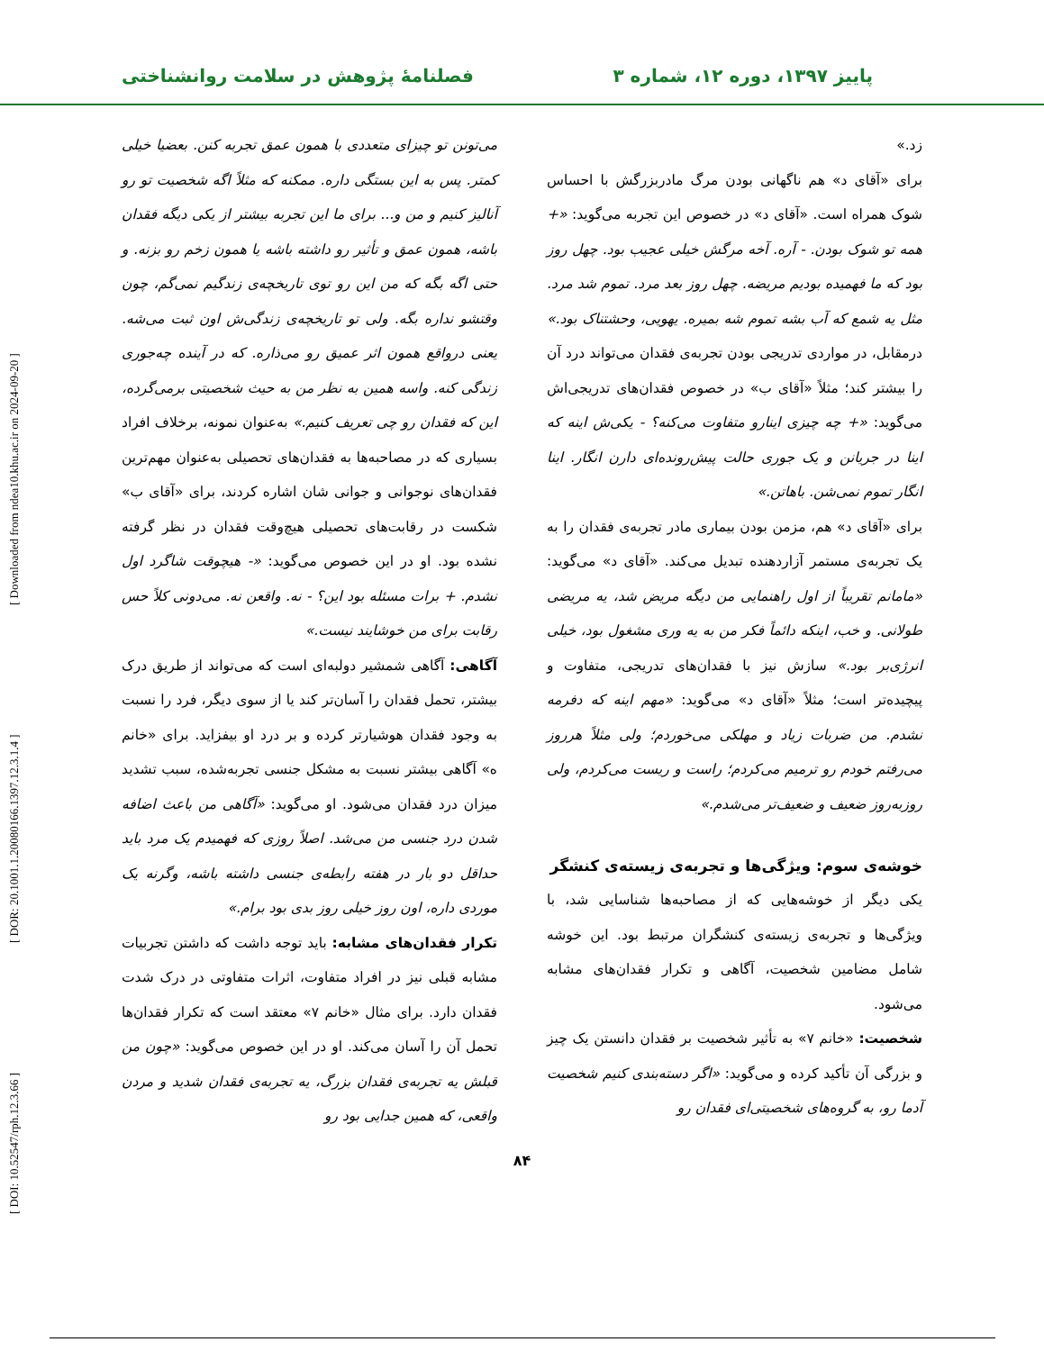[ DOI: 10.52547/rph.12.3.66 ] [ DOR: 20.1001.1.20080166.1397.12.3.1.4 ] [ Downloaded from ndea10.khu.ac.ir on 2024-09-20 ]
پاییز ۱۳۹۷، دوره ۱۲، شماره ۳ فصلنامهٔ پژوهش در سلامت روانشناختی
زد.»
برای «آقای د» هم ناگهانی بودن مرگ مادربزرگش با احساس شوک همراه است. «آقای د» در خصوص این تجربه می‌گوید: «+ همه تو شوک بودن. - آره. آخه مرگش خیلی عجیب بود. چهل روز بود که ما فهمیده بودیم مریضه. چهل روز بعد مرد. تموم شد مرد. مثل یه شمع که آب بشه تموم شه بمیره. یهویی، وحشتناک بود.» درمقابل، در مواردی تدریجی بودن تجربه‌ی فقدان می‌تواند درد آن را بیشتر کند؛ مثلاً «آقای ب» در خصوص فقدان‌های تدریجی‌اش می‌گوید: «+ چه چیزی اینارو متفاوت می‌کنه؟ - یکی‌ش اینه که اینا در جریانن و یک جوری حالت پیش‌رونده‌ای دارن انگار. اینا انگار تموم نمی‌شن. باهاتن.»
برای «آقای د» هم، مزمن بودن بیماری مادر تجربه‌ی فقدان را به یک تجربه‌ی مستمر آزاردهنده تبدیل می‌کند. «آقای د» می‌گوید: «مامانم تقریباً از اول راهنمایی من دیگه مریض شد، یه مریضی طولانی. و خب، اینکه دائماً فکر من به یه وری مشغول بود، خیلی انرژی‌بر بود.» سازش نیز با فقدان‌های تدریجی، متفاوت و پیچیده‌تر است؛ مثلاً «آقای د» می‌گوید: «مهم اینه که دفرمه نشدم. من ضربات زیاد و مهلکی می‌خوردم؛ ولی مثلاً هرروز می‌رفتم خودم رو ترمیم می‌کردم؛ راست و ریست می‌کردم، ولی روزبه‌روز ضعیف و ضعیف‌تر می‌شدم.»
خوشه‌ی سوم: ویژگی‌ها و تجربه‌ی زیسته‌ی کنشگر
یکی دیگر از خوشه‌هایی که از مصاحبه‌ها شناسایی شد، با ویژگی‌ها و تجربه‌ی زیسته‌ی کنشگران مرتبط بود. این خوشه شامل مضامین شخصیت، آگاهی و تکرار فقدان‌های مشابه می‌شود.
شخصیت: «خانم ۷» به تأثیر شخصیت بر فقدان دانستن یک چیز و بزرگی آن تأکید کرده و می‌گوید: «اگر دسته‌بندی کنیم شخصیت آدما رو، به گروه‌های شخصیتی‌ای فقدان رو
می‌تونن تو چیزای متعددی با همون عمق تجربه کنن. بعضیا خیلی کمتر. پس به این بستگی داره. ممکنه که مثلاً اگه شخصیت تو رو آنالیز کنیم و من و... برای ما این تجربه بیشتر از یکی دیگه فقدان باشه، همون عمق و تأثیر رو داشته باشه یا همون زخم رو بزنه. و حتی اگه بگه که من این رو توی تاریخچه‌ی زندگیم نمی‌گم، چون وقتشو نداره بگه. ولی تو تاریخچه‌ی زندگی‌ش اون ثبت می‌شه. یعنی درواقع همون اثر عمیق رو می‌ذاره. که در آینده چه‌جوری زندگی کنه. واسه همین به نظر من به حیث شخصیتی برمی‌گرده، این که فقدان رو چی تعریف کنیم.» به‌عنوان نمونه، برخلاف افراد بسیاری که در مصاحبه‌ها به فقدان‌های تحصیلی به‌عنوان مهم‌ترین فقدان‌های نوجوانی و جوانی شان اشاره کردند، برای «آقای ب» شکست در رقابت‌های تحصیلی هیچ‌وقت فقدان در نظر گرفته نشده بود. او در این خصوص می‌گوید: «- هیچوقت شاگرد اول نشدم. + برات مسئله بود این؟ - نه. واقعن نه. می‌دونی کلاً حس رقابت برای من خوشایند نیست.»
آگاهی: آگاهی شمشیر دولبه‌ای است که می‌تواند از طریق درک بیشتر، تحمل فقدان را آسان‌تر کند یا از سوی دیگر، فرد را نسبت به وجود فقدان هوشیارتر کرده و بر درد او بیفزاید. برای «خانم ه» آگاهی بیشتر نسبت به مشکل جنسی تجربه‌شده، سبب تشدید میزان درد فقدان می‌شود. او می‌گوید: «آگاهی من باعث اضافه شدن درد جنسی من می‌شد. اصلاً روزی که فهمیدم یک مرد باید حداقل دو بار در هفته رابطه‌ی جنسی داشته باشه، وگرنه یک موردی داره، اون روز خیلی روز بدی بود برام.»
تکرار فقدان‌های مشابه: باید توجه داشت که داشتن تجربیات مشابه قبلی نیز در افراد متفاوت، اثرات متفاوتی در درک شدت فقدان دارد. برای مثال «خانم ۷» معتقد است که تکرار فقدان‌ها تحمل آن را آسان می‌کند. او در این خصوص می‌گوید: «چون من قبلش یه تجربه‌ی فقدان بزرگ، یه تجربه‌ی فقدان شدید و مردن واقعی، که همین جدایی بود رو
۸۴